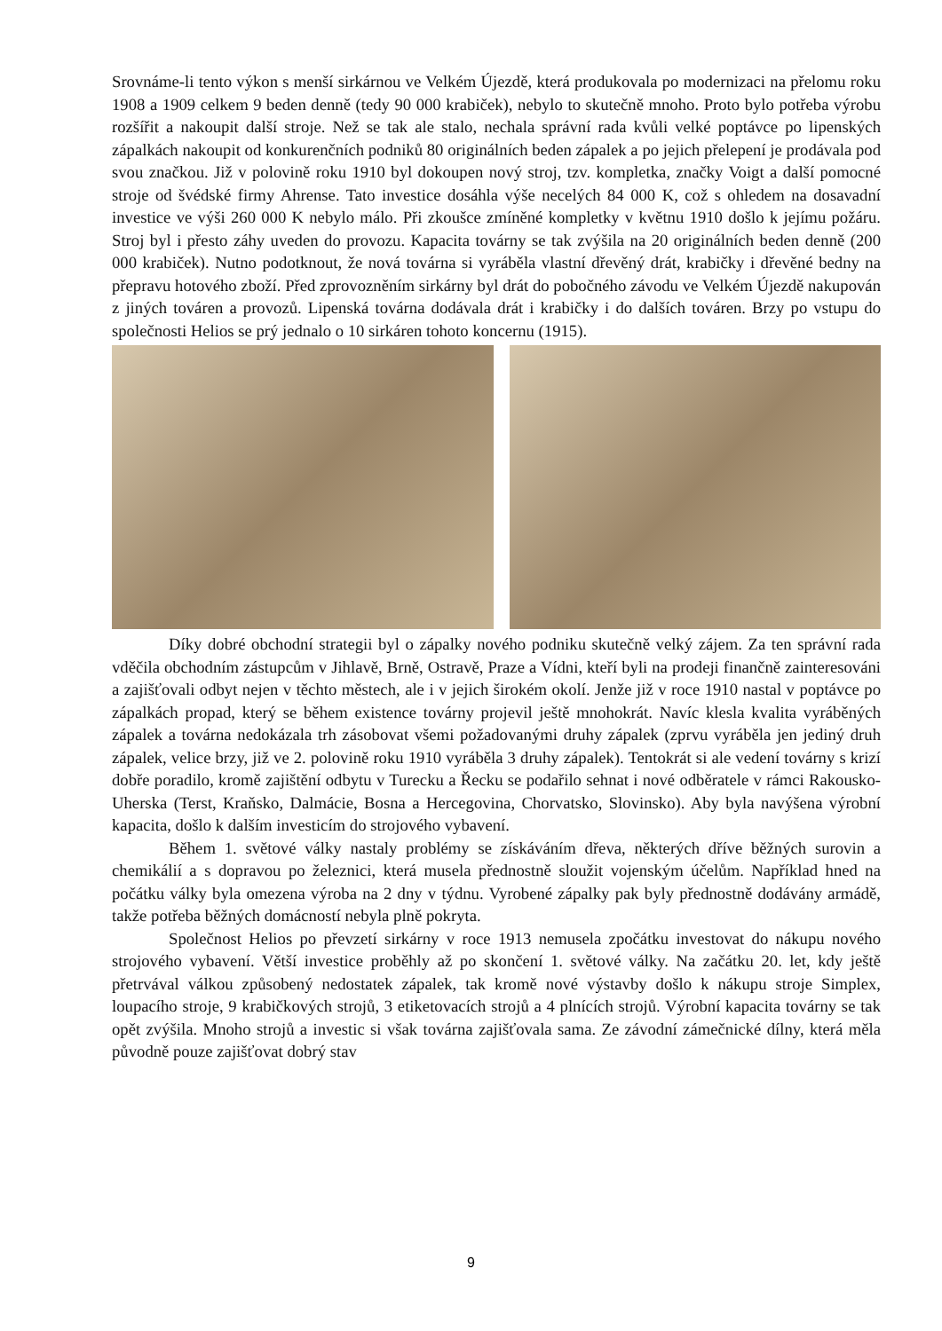Srovnáme-li tento výkon s menší sirkárnou ve Velkém Újezdě, která produkovala po modernizaci na přelomu roku 1908 a 1909 celkem 9 beden denně (tedy 90 000 krabiček), nebylo to skutečně mnoho. Proto bylo potřeba výrobu rozšířit a nakoupit další stroje. Než se tak ale stalo, nechala správní rada kvůli velké poptávce po lipenských zápalkách nakoupit od konkurenčních podniků 80 originálních beden zápalek a po jejich přelepení je prodávala pod svou značkou. Již v polovině roku 1910 byl dokoupen nový stroj, tzv. kompletka, značky Voigt a další pomocné stroje od švédské firmy Ahrense. Tato investice dosáhla výše necelých 84 000 K, což s ohledem na dosavadní investice ve výši 260 000 K nebylo málo. Při zkoušce zmíněné kompletky v květnu 1910 došlo k jejímu požáru. Stroj byl i přesto záhy uveden do provozu. Kapacita továrny se tak zvýšila na 20 originálních beden denně (200 000 krabiček). Nutno podotknout, že nová továrna si vyráběla vlastní dřevěný drát, krabičky i dřevěné bedny na přepravu hotového zboží. Před zprovozněním sirkárny byl drát do pobočného závodu ve Velkém Újezdě nakupován z jiných továren a provozů. Lipenská továrna dodávala drát i krabičky i do dalších továren. Brzy po vstupu do společnosti Helios se prý jednalo o 10 sirkáren tohoto koncernu (1915).
Díky dobré obchodní strategii byl o zápalky nového podniku skutečně velký zájem. Za ten správní rada vděčila obchodním zástupcům v Jihlavě, Brně, Ostravě, Praze a Vídni, kteří byli na prodeji finančně zainteresováni a zajišťovali odbyt nejen v těchto městech, ale i v jejich širokém okolí. Jenže již v roce 1910 nastal v poptávce po zápalkách propad, který se během existence továrny projevil ještě mnohokrát. Navíc klesla kvalita vyráběných zápalek a továrna nedokázala trh zásobovat všemi požadovanými druhy zápalek (zprvu vyráběla jen jediný druh zápalek, velice brzy, již ve 2. polovině roku 1910 vyráběla 3 druhy zápalek). Tentokrát si ale vedení továrny s krizí dobře poradilo, kromě zajištění odbytu v Turecku a Řecku se podařilo sehnat i nové odběratele v rámci Rakousko-Uherska (Terst, Kraňsko, Dalmácie, Bosna a Hercegovina, Chorvatsko, Slovinsko). Aby byla navýšena výrobní kapacita, došlo k dalším investicím do strojového vybavení.
Během 1. světové války nastaly problémy se získáváním dřeva, některých dříve běžných surovin a chemikálií a s dopravou po železnici, která musela přednostně sloužit vojenským účelům. Například hned na počátku války byla omezena výroba na 2 dny v týdnu. Vyrobené zápalky pak byly přednostně dodávány armádě, takže potřeba běžných domácností nebyla plně pokryta.
Společnost Helios po převzetí sirkárny v roce 1913 nemusela zpočátku investovat do nákupu nového strojového vybavení. Větší investice proběhly až po skončení 1. světové války. Na začátku 20. let, kdy ještě přetrvával válkou způsobený nedostatek zápalek, tak kromě nové výstavby došlo k nákupu stroje Simplex, loupacího stroje, 9 krabičkových strojů, 3 etiketovacích strojů a 4 plnících strojů. Výrobní kapacita továrny se tak opět zvýšila. Mnoho strojů a investic si však továrna zajišťovala sama. Ze závodní zámečnické dílny, která měla původně pouze zajišťovat dobrý stav
9